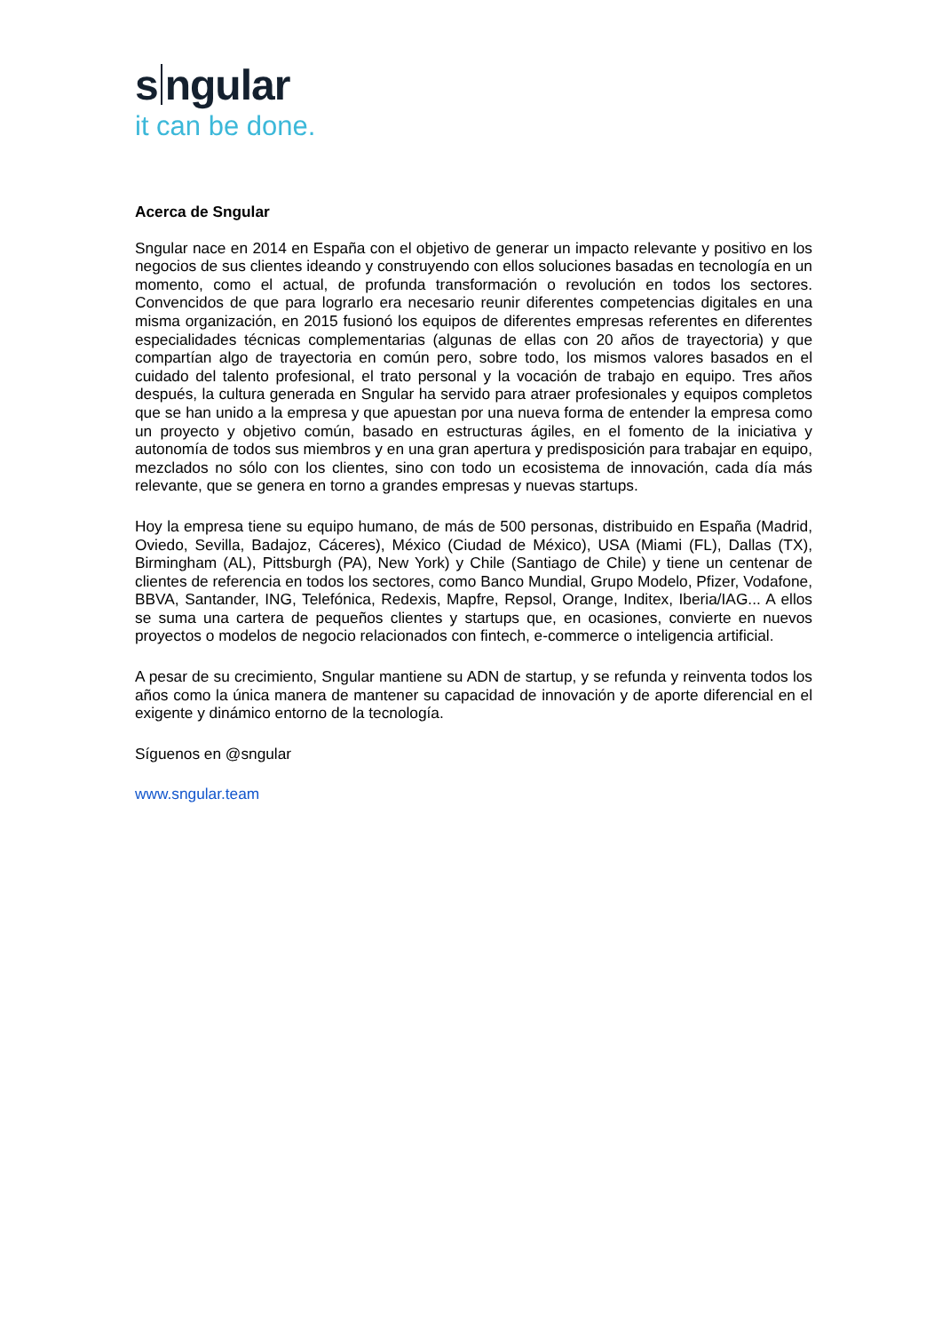s ngular
it can be done.
Acerca de Sngular
Sngular nace en 2014 en España con el objetivo de generar un impacto relevante y positivo en los negocios de sus clientes ideando y construyendo con ellos soluciones basadas en tecnología en un momento, como el actual, de profunda transformación o revolución en todos los sectores. Convencidos de que para lograrlo era necesario reunir diferentes competencias digitales en una misma organización, en 2015 fusionó los equipos de diferentes empresas referentes en diferentes especialidades técnicas complementarias (algunas de ellas con 20 años de trayectoria) y que compartían algo de trayectoria en común pero, sobre todo, los mismos valores basados en el cuidado del talento profesional, el trato personal y la vocación de trabajo en equipo. Tres años después, la cultura generada en Sngular ha servido para atraer profesionales y equipos completos que se han unido a la empresa y que apuestan por una nueva forma de entender la empresa como un proyecto y objetivo común, basado en estructuras ágiles, en el fomento de la iniciativa y autonomía de todos sus miembros y en una gran apertura y predisposición para trabajar en equipo, mezclados no sólo con los clientes, sino con todo un ecosistema de innovación, cada día más relevante, que se genera en torno a grandes empresas y nuevas startups.
Hoy la empresa tiene su equipo humano, de más de 500 personas, distribuido en España (Madrid, Oviedo, Sevilla, Badajoz, Cáceres), México (Ciudad de México), USA (Miami (FL), Dallas (TX), Birmingham (AL), Pittsburgh (PA), New York) y Chile (Santiago de Chile) y tiene un centenar de clientes de referencia en todos los sectores, como Banco Mundial, Grupo Modelo, Pfizer, Vodafone, BBVA, Santander, ING, Telefónica, Redexis, Mapfre, Repsol, Orange, Inditex, Iberia/IAG... A ellos se suma una cartera de pequeños clientes y startups que, en ocasiones, convierte en nuevos proyectos o modelos de negocio relacionados con fintech, e-commerce o inteligencia artificial.
A pesar de su crecimiento, Sngular mantiene su ADN de startup, y se refunda y reinventa todos los años como la única manera de mantener su capacidad de innovación y de aporte diferencial en el exigente y dinámico entorno de la tecnología.
Síguenos en @sngular
www.sngular.team